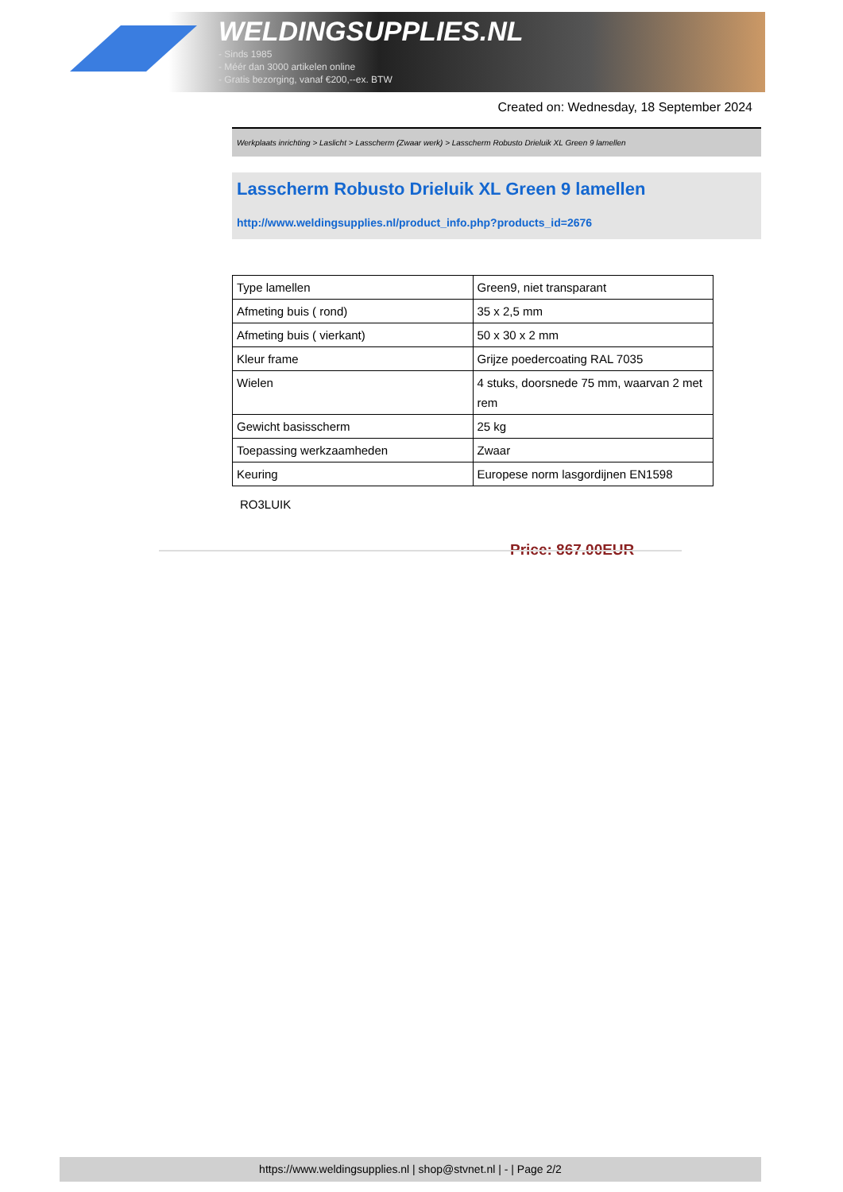WELDINGSUPPLIES.NL
- Sinds 1985
- Méér dan 3000 artikelen online
- Gratis bezorging, vanaf €200,--ex. BTW
Created on: Wednesday, 18 September 2024
Werkplaats inrichting > Laslicht > Lasscherm (Zwaar werk) > Lasscherm Robusto Drieluik XL Green 9 lamellen
Lasscherm Robusto Drieluik XL Green 9 lamellen
http://www.weldingsupplies.nl/product_info.php?products_id=2676
| Type lamellen | Green9, niet transparant |
| Afmeting buis ( rond) | 35 x 2,5 mm |
| Afmeting buis ( vierkant) | 50 x 30 x 2 mm |
| Kleur frame | Grijze poedercoating RAL 7035 |
| Wielen | 4 stuks, doorsnede 75 mm, waarvan 2 met rem |
| Gewicht basisscherm | 25 kg |
| Toepassing werkzaamheden | Zwaar |
| Keuring | Europese norm lasgordijnen EN1598 |
RO3LUIK
Price: 867.00EUR
https://www.weldingsupplies.nl | shop@stvnet.nl | - | Page 2/2